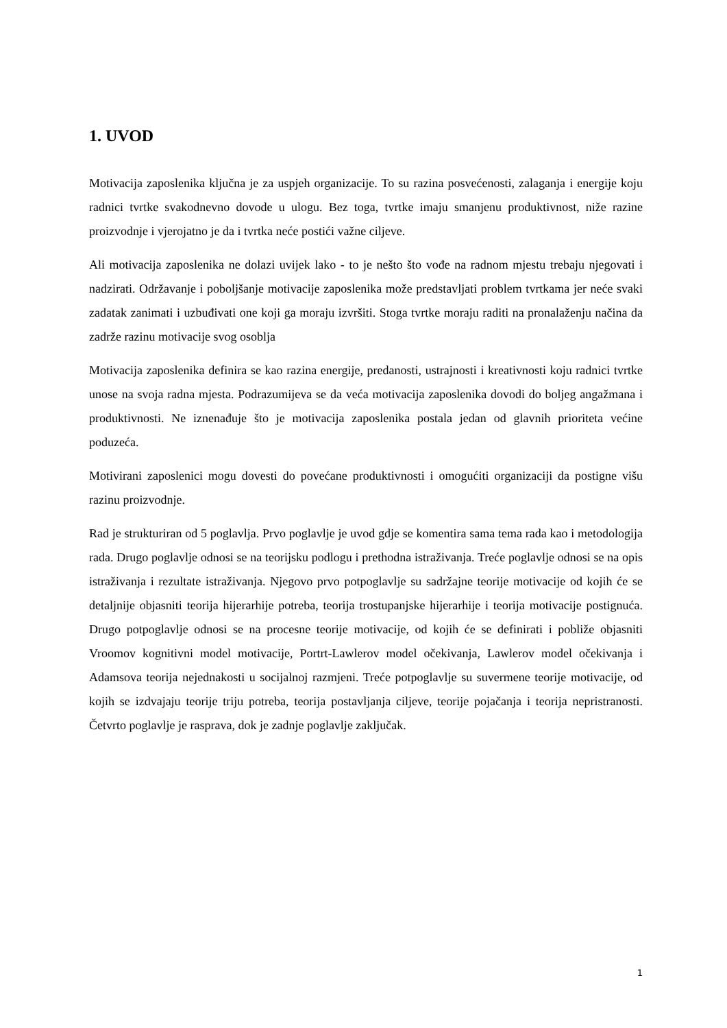1. UVOD
Motivacija zaposlenika ključna je za uspjeh organizacije. To su razina posvećenosti, zalaganja i energije koju radnici tvrtke svakodnevno dovode u ulogu. Bez toga, tvrtke imaju smanjenu produktivnost, niže razine proizvodnje i vjerojatno je da i tvrtka neće postići važne ciljeve.
Ali motivacija zaposlenika ne dolazi uvijek lako - to je nešto što vođe na radnom mjestu trebaju njegovati i nadzirati. Održavanje i poboljšanje motivacije zaposlenika može predstavljati problem tvrtkama jer neće svaki zadatak zanimati i uzbuđivati one koji ga moraju izvršiti. Stoga tvrtke moraju raditi na pronalaženju načina da zadrže razinu motivacije svog osoblja
Motivacija zaposlenika definira se kao razina energije, predanosti, ustrajnosti i kreativnosti koju radnici tvrtke unose na svoja radna mjesta. Podrazumijeva se da veća motivacija zaposlenika dovodi do boljeg angažmana i produktivnosti. Ne iznenađuje što je motivacija zaposlenika postala jedan od glavnih prioriteta većine poduzeća.
Motivirani zaposlenici mogu dovesti do povećane produktivnosti i omogućiti organizaciji da postigne višu razinu proizvodnje.
Rad je strukturiran od 5 poglavlja. Prvo poglavlje je uvod gdje se komentira sama tema rada kao i metodologija rada. Drugo poglavlje odnosi se na teorijsku podlogu i prethodna istraživanja. Treće poglavlje odnosi se na opis istraživanja i rezultate istraživanja. Njegovo prvo potpoglavlje su sadržajne teorije motivacije od kojih će se detaljnije objasniti teorija hijerarhije potreba, teorija trostupanjske hijerarhije i teorija motivacije postignuća. Drugo potpoglavlje odnosi se na procesne teorije motivacije, od kojih će se definirati i pobliže objasniti Vroomov kognitivni model motivacije, Portrt-Lawlerov model očekivanja, Lawlerov model očekivanja i Adamsova teorija nejednakosti u socijalnoj razmjeni. Treće potpoglavlje su suvermene teorije motivacije, od kojih se izdvajaju teorije triju potreba, teorija postavljanja ciljeve, teorije pojačanja i teorija nepristranosti. Četvrto poglavlje je rasprava, dok je zadnje poglavlje zaključak.
1